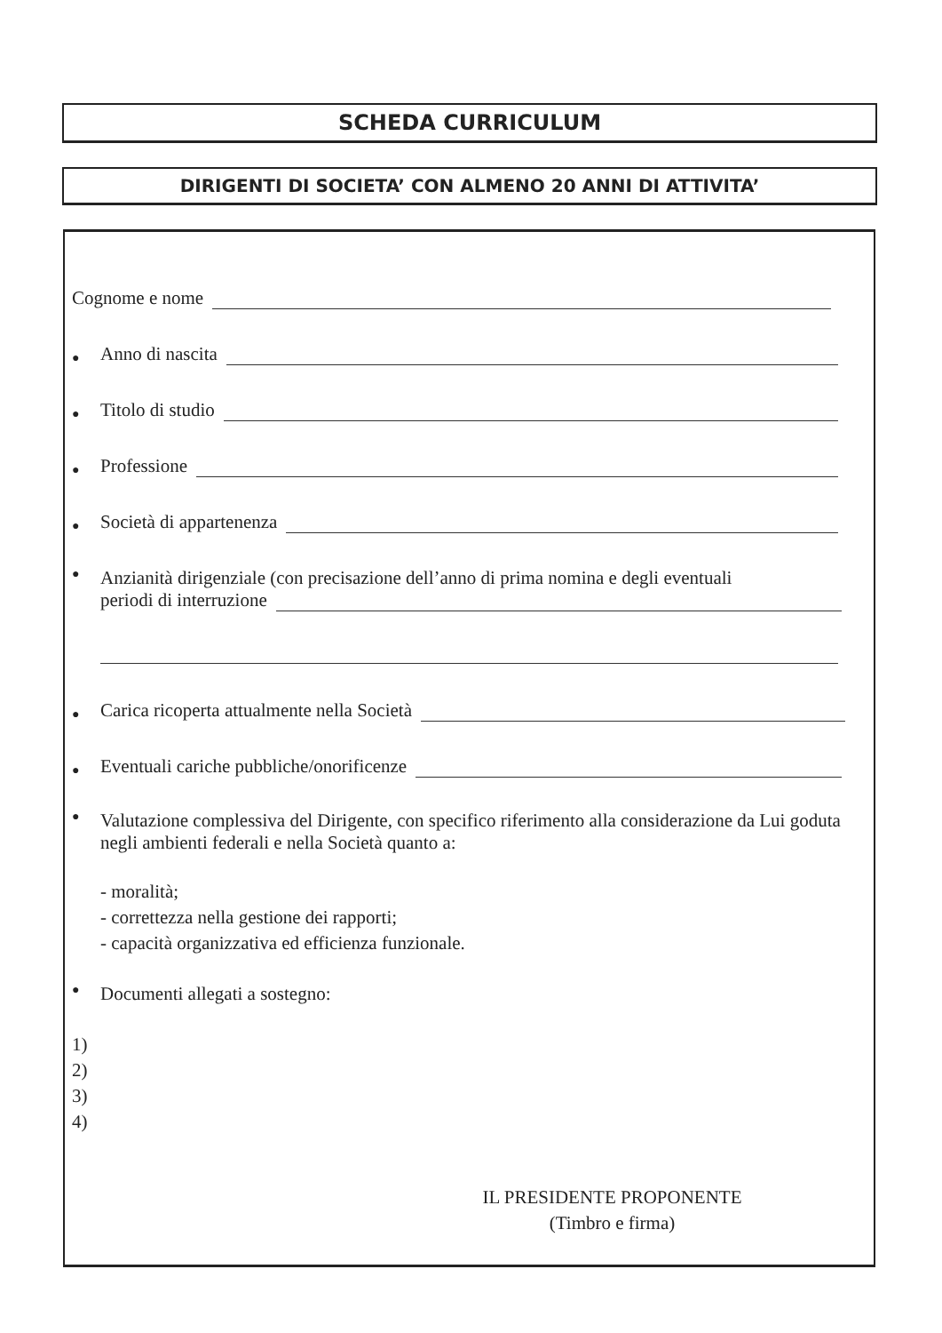SCHEDA CURRICULUM
DIRIGENTI DI SOCIETA’ CON ALMENO 20 ANNI DI ATTIVITA’
Cognome e nome
● Anno di nascita
● Titolo di studio
● Professione
● Società di appartenenza
●
Anzianità dirigenziale (con precisazione dell’anno di prima nomina e degli eventuali
periodi di interruzione
● Carica ricoperta attualmente nella Società
● Eventuali cariche pubbliche/onorificenze
●
Valutazione complessiva del Dirigente, con specifico riferimento alla considerazione da Lui goduta negli ambienti federali e nella Società quanto a:
- moralità;
- correttezza nella gestione dei rapporti;
- capacità organizzativa ed efficienza funzionale.
● Documenti allegati a sostegno:
1)
2)
3)
4)
IL PRESIDENTE PROPONENTE
(Timbro e firma)